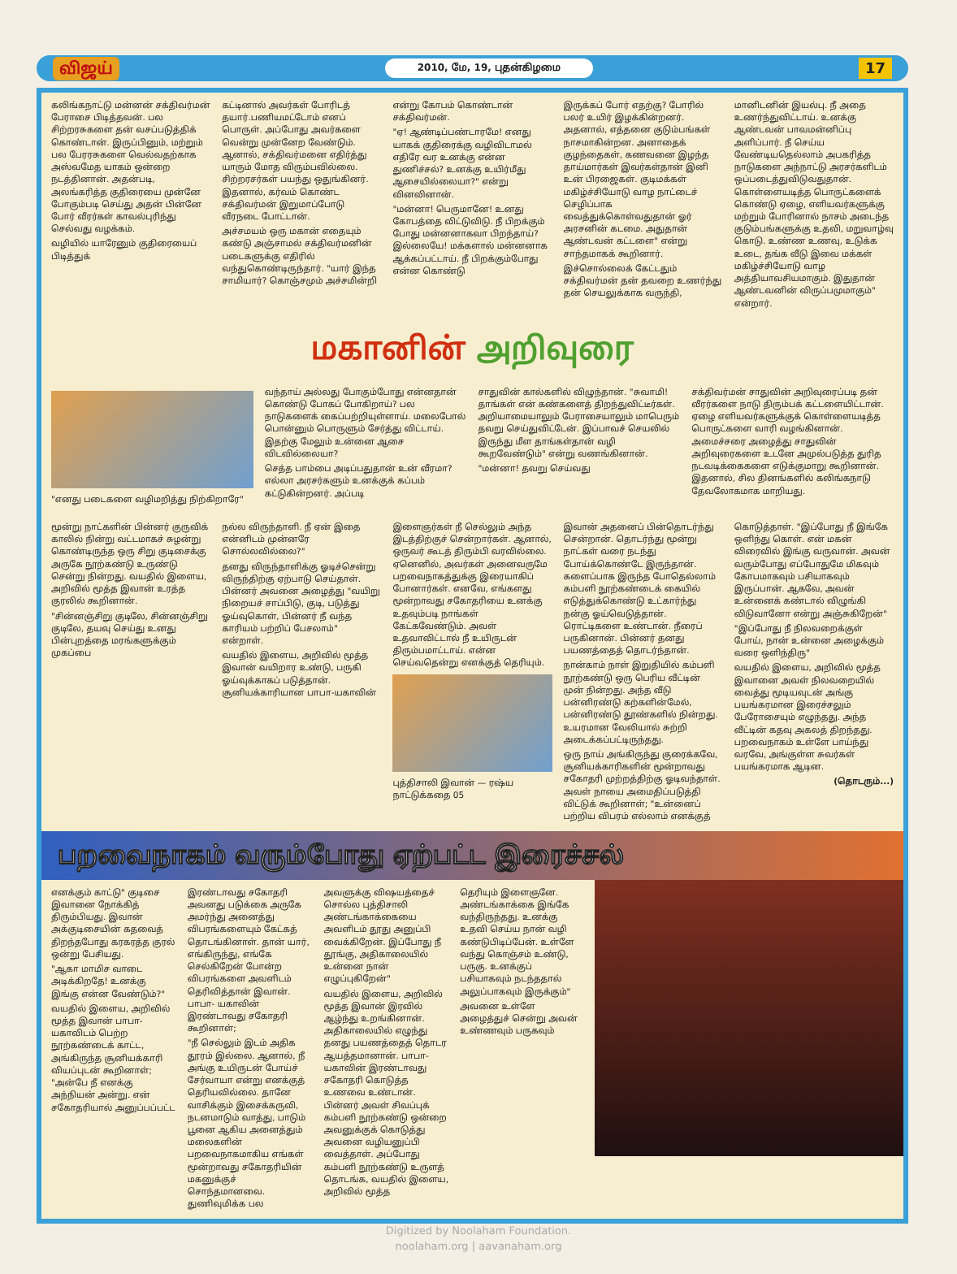விஜய் 2010, மே, 19, புதன்கிழமை 17
கலிங்கநாட்டு மன்னன் சக்திவர்மன் பேராசை பிடித்தவன். பல சிற்றரசுகளை தன் வசப்படுத்திக் கொண்டான். இருப்பினும், மற்றும் பல பேரரசுகளை வெல்வதற்காக அஸ்வமேத யாகம் ஒன்றை நடத்தினான். அதன்படி, அலங்கரித்த குதிரையை முன்னே போகும்படி செய்து அதன் பின்னே போர் வீரர்கள் காவல்புரிந்து செல்வது வழக்கம்.
வழியில் யாரேனும் குதிரையைப் பிடித்துக்
கட்டினால் அவர்கள் போரிடத் தயார்.பணியமட்டோம் எனப் பொருள். அப்போது அவர்களை வென்று முன்னேற வேண்டும். ஆனால், சக்திவர்மனை எதிர்த்து யாரும் மோத விரும்பவில்லை. சிற்றரசர்கள் பயந்து ஒதுங்கினர். இதனால், கர்வம் கொண்ட சக்திவர்மன் இறுமாப்போடு வீரநடை போட்டான்.
அச்சமயம் ஒரு மகான் எதையும் கண்டு அஞ்சாமல் சக்திவர்மனின் படைகளுக்கு எதிரில் வந்துகொண்டிருந்தார். "யார் இந்த சாமியார்? கொஞ்சமும் அச்சமின்றி
என்று கோபம் கொண்டான் சக்திவர்மன்.
"ஏ! ஆண்டிப்பண்டாரமே! எனது யாகக் குதிரைக்கு வழிவிடாமல் எதிரே வர உனக்கு என்ன துணிச்சல்? உனக்கு உயிர்மீது ஆசையில்லையா?" என்று வினவினான்.
"மன்னா! பெருமானே! உனது கோபத்தை விட்டுவிடு. நீ பிறக்கும் போது மன்னனாகவா பிறந்தாய்? இல்லையே! மக்களால் மன்னனாக ஆக்கப்பட்டாய். நீ பிறக்கும்போது என்ன கொண்டு
இருக்கப் போர் எதற்கு? போரில் பலர் உயிர் இழக்கின்றனர். அதனால், எத்தனை குடும்பங்கள் நாசமாகின்றன. அனாதைக் குழந்தைகள், கணவனை இழந்த தாய்மார்கள் இவர்கள்தான் இனி உன் பிரஜைகள். குடிமக்கள் மகிழ்ச்சியோடு வாழ நாட்டைச் செழிப்பாக வைத்துக்கொள்வதுதான் ஓர் அரசனின் கடமை. அதுதான் ஆண்டவன் கட்டளை" என்று சாந்தமாகக் கூறினார்.
இச்சொல்லைக் கேட்டதும் சக்திவர்மன் தன் தவறை உணர்ந்து தன் செயலுக்காக வருந்தி,
மானிடனின் இயல்பு. நீ அதை உணர்ந்துவிட்டாய். உனக்கு ஆண்டவன் பாவமன்னிப்பு அளிப்பார். நீ செய்ய வேண்டியதெல்லாம் அபகரித்த நாடுகளை அந்நாட்டு அரசர்களிடம் ஒப்படைத்துவிடுவதுதான். கொள்ளையடித்த பொருட்களைக் கொண்டு ஏழை, எளியவர்களுக்கு மற்றும் போரினால் நாசம் அடைந்த குடும்பங்களுக்கு உதவி, மறுவாழ்வு கொடு. உண்ண உணவு, உடுக்க உடை, தங்க வீடு இவை மக்கள் மகிழ்ச்சியோடு வாழ அத்தியாவசியமாகும். இதுதான் ஆண்டவனின் விருப்பமுமாகும்" என்றார்.
மகானின் அறிவுரை
"எனது படைகளை வழிமறித்து நிற்கிறாரே"
வந்தாய் அல்லது போகும்போது என்னதான் கொண்டு போகப் போகிறாய்? பல நாடுகளைக் கைப்பற்றியுள்ளாய். மலைபோல் பொன்னும் பொருளும் சேர்த்து விட்டாய். இதற்கு மேலும் உன்னை ஆசை விடவில்லையா?
செத்த பாம்பை அடிப்பதுதான் உன் வீரமா? எல்லா அரசர்களும் உனக்குக் கப்பம் கட்டுகின்றனர். அப்படி
சாதுவின் கால்களில் விழுந்தான். "சுவாமி! தாங்கள் என் கண்களைத் திறந்துவிட்டீர்கள். அறியாமையாலும் பேராசையாலும் மாபெரும் தவறு செய்துவிட்டேன். இப்பாவச் செயலில் இருந்து மீள தாங்கள்தான் வழி கூறவேண்டும்" என்று வணங்கினான்.
"மன்னா! தவறு செய்வது
சக்திவர்மன் சாதுவின் அறிவுரைப்படி தன் வீரர்களை நாடு திரும்பக் கட்டளையிட்டான். ஏழை எளியவர்களுக்குக் கொள்ளையடித்த பொருட்களை வாரி வழங்கினான். அமைச்சரை அழைத்து சாதுவின் அறிவுரைகளை உடனே அமுல்படுத்த துரித நடவடிக்கைகளை எடுக்குமாறு கூறினான். இதனால், சில தினங்களில் கலிங்கநாடு தேவலோகமாக மாறியது.
மூன்று நாட்களின் பின்னர் குருவிக் காலில் நின்று வட்டமாகச் சுழன்று கொண்டிருந்த ஒரு சிறு குடிசைக்கு அருகே நூற்கண்டு உருண்டு சென்று நின்றது. வயதில் இளைய, அறிவில் மூத்த இவான் உரத்த குரலில் கூறினான்.
"சின்னஞ்சிறு குடிலே, சின்னஞ்சிறு குடிலே, தயவு செய்து உனது பின்புறத்தை மரங்களுக்கும் முகப்பை
நல்ல விருந்தாளி. நீ ஏன் இதை என்னிடம் முன்னரே சொல்லவில்லை?"
தனது விருந்தாளிக்கு ஓடிச்சென்று விருந்திற்கு ஏற்பாடு செய்தாள். பின்னர் அவனை அழைத்து "வயிறு நிறையச் சாப்பிடு, குடி, படுத்து ஓய்வுகொள், பின்னர் நீ வந்த காரியம் பற்றிப் பேசலாம்" என்றாள்.
வயதில் இளைய, அறிவில் மூத்த இவான் வயிறார உண்டு, பருகி ஓய்வுக்காகப் படுத்தான். சூனியக்காரியான பாபா-யகாவின்
இளைஞர்கள் நீ செல்லும் அந்த இடத்திற்குச் சென்றார்கள். ஆனால், ஒருவர் கூடத் திரும்பி வரவில்லை. ஏனெனில், அவர்கள் அனைவருமே பறவைநாகத்துக்கு இரையாகிப் போனார்கள். எனவே, எங்களது மூன்றாவது சகோதரியை உனக்கு உதவும்படி நாங்கள் கேட்கவேண்டும். அவள் உதவாவிட்டால் நீ உயிருடன் திரும்பமாட்டாய். என்ன செய்வதென்று எனக்குத் தெரியும்.
புத்திசாலி இவான் — ரஷ்ய நாட்டுக்கதை 05
இவான் அதனைப் பின்தொடர்ந்து சென்றான். தொடர்ந்து மூன்று நாட்கள் வரை நடந்து போய்க்கொண்டே இருந்தான். களைப்பாக இருந்த போதெல்லாம் கம்பளி நூற்கண்டைக் கையில் எடுத்துக்கொண்டு உட்கார்ந்து நன்கு ஓய்வெடுத்தான். ரொட்டிகளை உண்டான். நீரைப் பருகினான். பின்னர் தனது பயணத்தைத் தொடர்ந்தான்.
நான்காம் நாள் இறுதியில் கம்பளி நூற்கண்டு ஒரு பெரிய வீட்டின் முன் நின்றது. அந்த வீடு பன்னிரண்டு கற்களின்மேல், பன்னிரண்டு தூண்களில் நின்றது. உயரமான வேலியால் சுற்றி அடைக்கப்பட்டிருந்தது.
ஒரு நாய் அங்கிருந்து குரைக்கவே, சூனியக்காரிகளின் மூன்றாவது சகோதரி முற்றத்திற்கு ஓடிவந்தாள். அவள் நாயை அமைதிப்படுத்தி விட்டுக் கூறினாள்; "உன்னைப் பற்றிய விபரம் எல்லாம் எனக்குத்
கொடுத்தாள். "இப்போது நீ இங்கே ஒளிந்து கொள். என் மகன் விரைவில் இங்கு வருவான். அவன் வரும்போது எப்போதுமே மிகவும் கோபமாகவும் பசியாகவும் இருப்பான். ஆகவே, அவன் உன்னைக் கண்டால் விழுங்கி விடுவானோ என்று அஞ்சுகிறேன்"
"இப்போது நீ நிலவறைக்குள் போய், நான் உன்னை அழைக்கும் வரை ஒளிந்திரு"
வயதில் இளைய, அறிவில் மூத்த இவானை அவள் நிலவறையில் வைத்து மூடியவுடன் அங்கு பயங்கரமான இரைச்சலும் பேரோசையும் எழுந்தது. அந்த வீட்டின் கதவு அகலத் திறந்தது. பறவைநாகம் உள்ளே பாய்ந்து வரவே, அங்குள்ள சுவர்கள் பயங்கரமாக ஆடின.
(தொடரும்...)
பறவைநாகம் வரும்போது ஏற்பட்ட இரைச்சல்
எனக்கும் காட்டு" குடிசை இவானை நோக்கித் திரும்பியது. இவான் அக்குடிசையின் கதவைத் திறந்தபோது கரகரத்த குரல் ஒன்று பேசியது.
"ஆகா மாமிச வாடை அடிக்கிறதே! உனக்கு இங்கு என்ன வேண்டும்?"
வயதில் இளைய, அறிவில் மூத்த இவான் பாபா-யகாவிடம் பெற்ற நூற்கண்டைக் காட்ட, அங்கிருந்த சூனியக்காரி வியப்புடன் கூறினாள்; "அன்பே நீ எனக்கு அந்நியன் அன்று. என் சகோதரியால் அனுப்பப்பட்ட
இரண்டாவது சகோதரி அவனது படுக்கை அருகே அமர்ந்து அனைத்து விபரங்களையும் கேட்கத் தொடங்கினாள். தான் யார், எங்கிருந்து, எங்கே செல்கிறேன் போன்ற விபரங்களை அவளிடம் தெரிவித்தான் இவான். பாபா- யகாவின் இரண்டாவது சகோதரி கூறினாள்;
"நீ செல்லும் இடம் அதிக தூரம் இல்லை. ஆனால், நீ அங்கு உயிருடன் போய்ச் சேர்வாயா என்று எனக்குத் தெரியவில்லை. தானே வாசிக்கும் இசைக்கருவி, நடனமாடும் வாத்து, பாடும் பூனை ஆகிய அனைத்தும் மலைகளின் பறவைநாகமாகிய எங்கள் மூன்றாவது சகோதரியின் மகனுக்குச் சொந்தமானவை. துணிவுமிக்க பல
அவளுக்கு விஷயத்தைச் சொல்ல புத்திசாலி அண்டங்காக்கையை அவளிடம் தூது அனுப்பி வைக்கிறேன். இப்போது நீ தூங்கு, அதிகாலையில் உன்னை நான் எழுப்புகிறேன்"
வயதில் இளைய, அறிவில் மூத்த இவான் இரவில் ஆழ்ந்து உறங்கினான். அதிகாலையில் எழுந்து தனது பயணத்தைத் தொடர ஆயத்தமானான். பாபா-யகாவின் இரண்டாவது சகோதரி கொடுத்த உணவை உண்டான். பின்னர் அவள் சிவப்புக் கம்பளி நூற்கண்டு ஒன்றை அவனுக்குக் கொடுத்து அவனை வழியனுப்பி வைத்தாள். அப்போது கம்பளி நூற்கண்டு உருளத் தொடங்க, வயதில் இளைய, அறிவில் மூத்த
தெரியும் இளைஞனே. அண்டங்காக்கை இங்கே வந்திருந்தது. உனக்கு உதவி செய்ய நான் வழி கண்டுபிடிப்பேன். உள்ளே வந்து கொஞ்சம் உண்டு, பருகு. உனக்குப் பசியாகவும் நடந்ததால் அலுப்பாகவும் இருக்கும்"
அவனை உள்ளே அழைத்துச் சென்று அவன் உண்ணவும் பருகவும்
Digitized by Noolaham Foundation.
noolaham.org | aavanaham.org